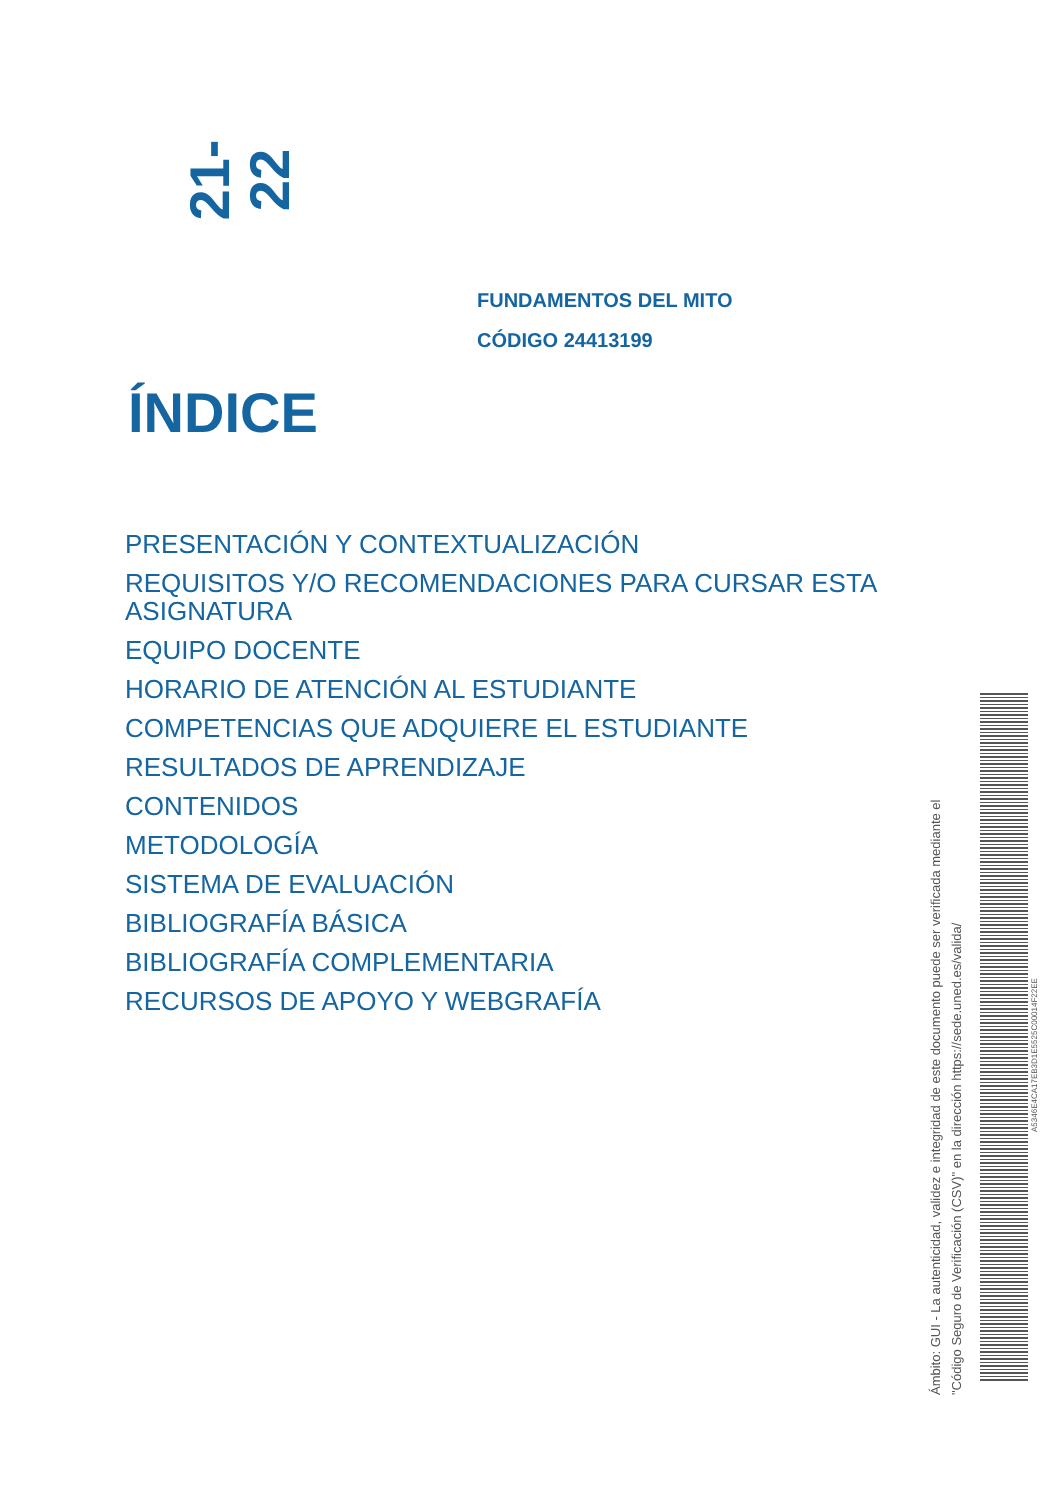21-22
FUNDAMENTOS DEL MITO
CÓDIGO 24413199
ÍNDICE
PRESENTACIÓN Y CONTEXTUALIZACIÓN
REQUISITOS Y/O RECOMENDACIONES PARA CURSAR ESTA ASIGNATURA
EQUIPO DOCENTE
HORARIO DE ATENCIÓN AL ESTUDIANTE
COMPETENCIAS QUE ADQUIERE EL ESTUDIANTE
RESULTADOS DE APRENDIZAJE
CONTENIDOS
METODOLOGÍA
SISTEMA DE EVALUACIÓN
BIBLIOGRAFÍA BÁSICA
BIBLIOGRAFÍA COMPLEMENTARIA
RECURSOS DE APOYO Y WEBGRAFÍA
Ámbito: GUI - La autenticidad, validez e integridad de este documento puede ser verificada mediante el
"Código Seguro de Verificación (CSV)" en la dirección https://sede.uned.es/valida/
A5346E4CA17EB3D1E5525C00014F22EE